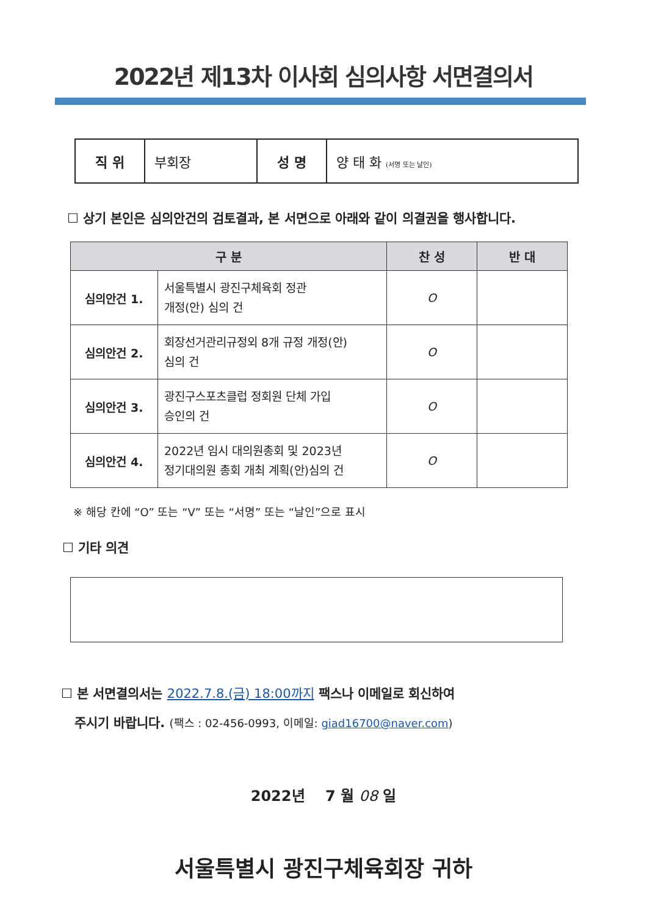2022년 제13차 이사회 심의사항 서면결의서
| 직 위 | 부회장 | 성 명 | 양 태 화 (서명 또는 날인) |
☐ 상기 본인은 심의안건의 검토결과, 본 서면으로 아래와 같이 의결권을 행사합니다.
| 구 분 | | 찬 성 | 반 대 |
| --- | --- | --- | --- |
| 심의안건 1. | 서울특별시 광진구체육회 정관 개정(안) 심의 건 | O | |
| 심의안건 2. | 회장선거관리규정외 8개 규정 개정(안) 심의 건 | O | |
| 심의안건 3. | 광진구스포츠클럽 정회원 단체 가입 승인의 건 | O | |
| 심의안건 4. | 2022년 임시 대의원총회 및 2023년 정기대의원 총회 개최 계획(안)심의 건 | O | |
※ 해당 칸에 “O” 또는 “V” 또는 “서명” 또는 “날인”으로 표시
☐ 기타 의견
☐ 본 서면결의서는 2022.7.8.(금) 18:00까지 팩스나 이메일로 회신하여
주시기 바랍니다. (팩스 : 02-456-0993, 이메일: giad16700@naver.com)
2022년 7 월 08 일
서울특별시 광진구체육회장 귀하